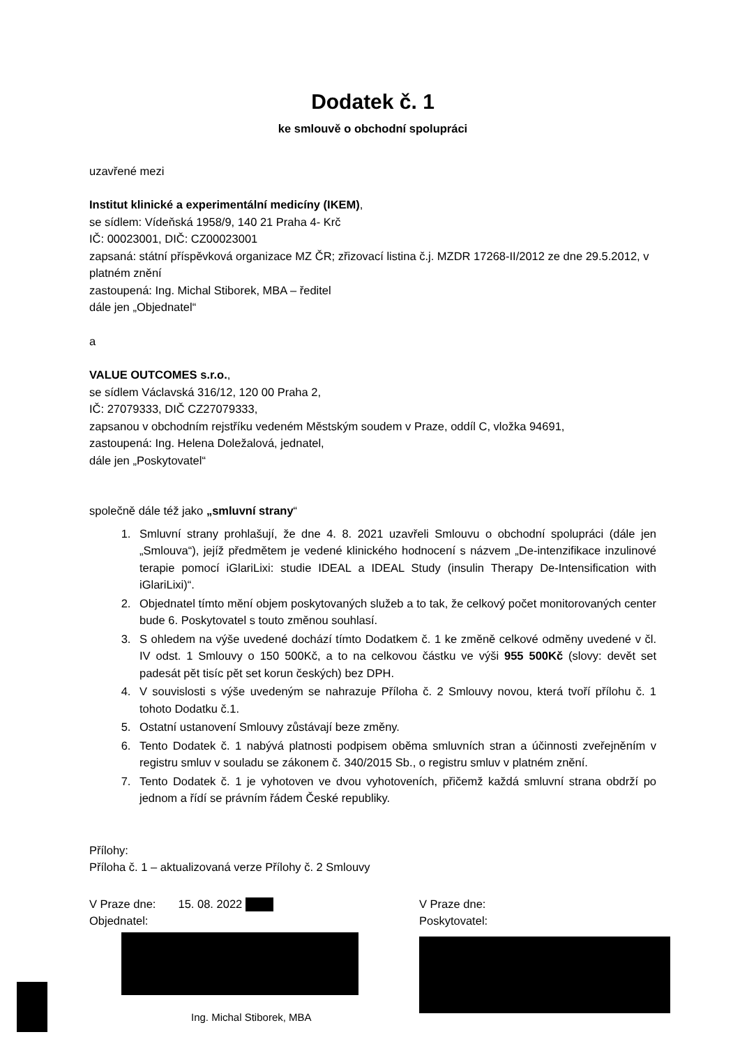Dodatek č. 1
ke smlouvě o obchodní spolupráci
uzavřené mezi
Institut klinické a experimentální medicíny (IKEM),
se sídlem: Vídeňská 1958/9, 140 21 Praha 4- Krč
IČ: 00023001, DIČ: CZ00023001
zapsaná: státní příspěvková organizace MZ ČR; zřizovací listina č.j. MZDR 17268-II/2012 ze dne 29.5.2012, v platném znění
zastoupená: Ing. Michal Stiborek, MBA – ředitel
dále jen „Objednatel“
a
VALUE OUTCOMES s.r.o.,
se sídlem Václavská 316/12, 120 00 Praha 2,
IČ: 27079333, DIČ CZ27079333,
zapsanou v obchodním rejstříku vedeném Městským soudem v Praze, oddíl C, vložka 94691,
zastoupená: Ing. Helena Doležalová, jednatel,
dále jen „Poskytovatel“
společně dále též jako „smluvní strany“
1. Smluvní strany prohlašují, že dne 4. 8. 2021 uzavřeli Smlouvu o obchodní spolupráci (dále jen „Smlouva“), jejíž předmětem je vedené klinického hodnocení s názvem „De-intenzifikace inzulinové terapie pomocí iGlariLixi: studie IDEAL a IDEAL Study (insulin Therapy De-Intensification with iGlariLixi)“.
2. Objednatel tímto mění objem poskytovaných služeb a to tak, že celkový počet monitorovaných center bude 6. Poskytovatel s touto změnou souhlasí.
3. S ohledem na výše uvedené dochází tímto Dodatkem č. 1 ke změně celkové odměny uvedené v čl. IV odst. 1 Smlouvy o 150 500Kč, a to na celkovou částku ve výši 955 500Kč (slovy: devět set padesát pět tisíc pět set korun českých) bez DPH.
4. V souvislosti s výše uvedeným se nahrazuje Příloha č. 2 Smlouvy novou, která tvoří přílohu č. 1 tohoto Dodatku č.1.
5. Ostatní ustanovení Smlouvy zůstávají beze změny.
6. Tento Dodatek č. 1 nabývá platnosti podpisem oběma smluvních stran a účinnosti zveřejněním v registru smluv v souladu se zákonem č. 340/2015 Sb., o registru smluv v platném znění.
7. Tento Dodatek č. 1 je vyhotoven ve dvou vyhotoveních, přičemž každá smluvní strana obdrží po jednom a řídí se právním řádem České republiky.
Přílohy:
Příloha č. 1 – aktualizovaná verze Přílohy č. 2 Smlouvy
V Praze dne: 15. 08. 2022
Objednatel:
Ing. Michal Stiborek, MBA
V Praze dne:
Poskytovatel: